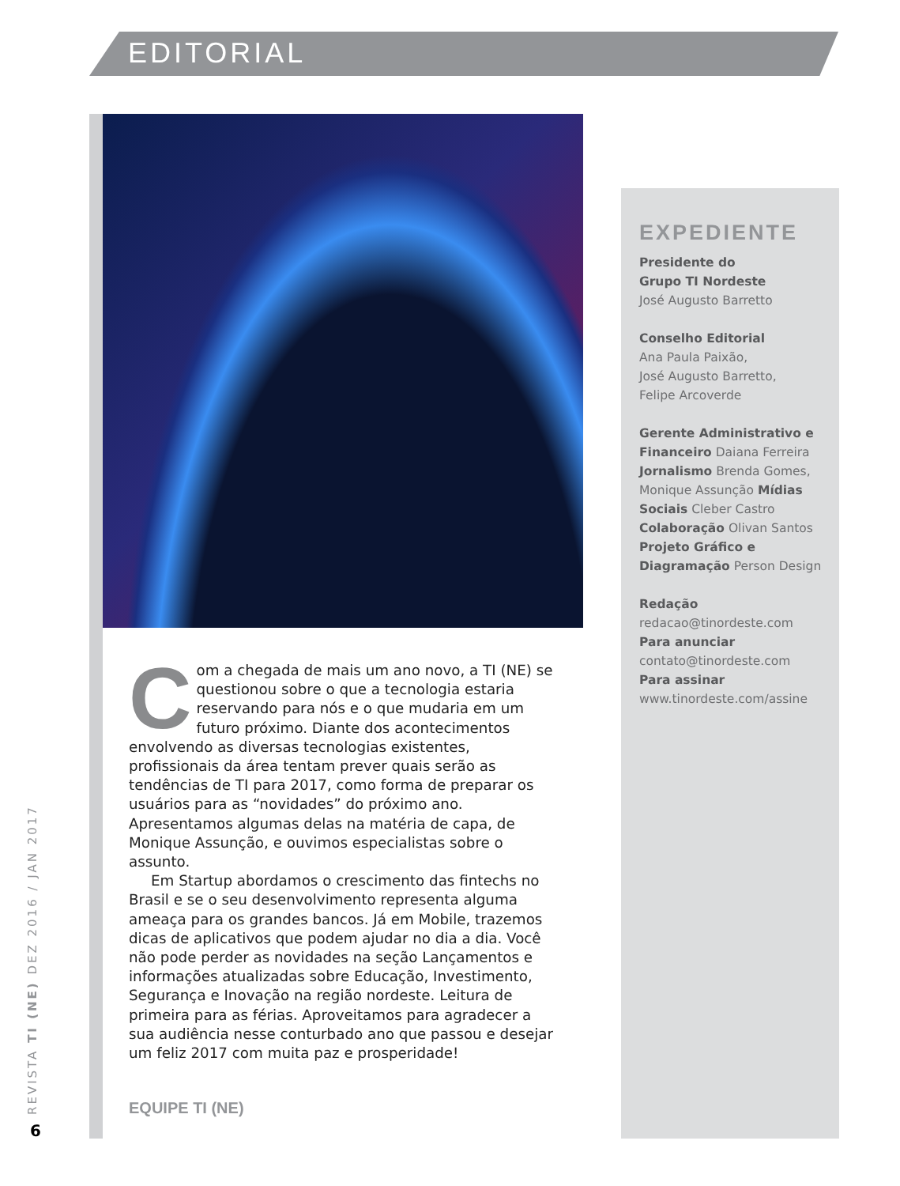EDITORIAL
Com a chegada de mais um ano novo, a TI (NE) se questionou sobre o que a tecnologia estaria reservando para nós e o que mudaria em um futuro próximo. Diante dos acontecimentos envolvendo as diversas tecnologias existentes, profissionais da área tentam prever quais serão as tendências de TI para 2017, como forma de preparar os usuários para as “novidades” do próximo ano. Apresentamos algumas delas na matéria de capa, de Monique Assunção, e ouvimos especialistas sobre o assunto.
Em Startup abordamos o crescimento das fintechs no Brasil e se o seu desenvolvimento representa alguma ameaça para os grandes bancos. Já em Mobile, trazemos dicas de aplicativos que podem ajudar no dia a dia. Você não pode perder as novidades na seção Lançamentos e informações atualizadas sobre Educação, Investimento, Segurança e Inovação na região nordeste. Leitura de primeira para as férias. Aproveitamos para agradecer a sua audiência nesse conturbado ano que passou e desejar um feliz 2017 com muita paz e prosperidade!
EQUIPE TI (NE)
EXPEDIENTE
Presidente do
Grupo TI Nordeste
José Augusto Barretto
Conselho Editorial
Ana Paula Paixão,
José Augusto Barretto,
Felipe Arcoverde
Gerente Administrativo e Financeiro Daiana Ferreira Jornalismo Brenda Gomes, Monique Assunção Mídias Sociais Cleber Castro Colaboração Olivan Santos Projeto Gráfico e Diagramação Person Design
Redação
redacao@tinordeste.com
Para anunciar
contato@tinordeste.com
Para assinar
www.tinordeste.com/assine
REVISTA TI (NE) DEZ 2016 / JAN 2017 6